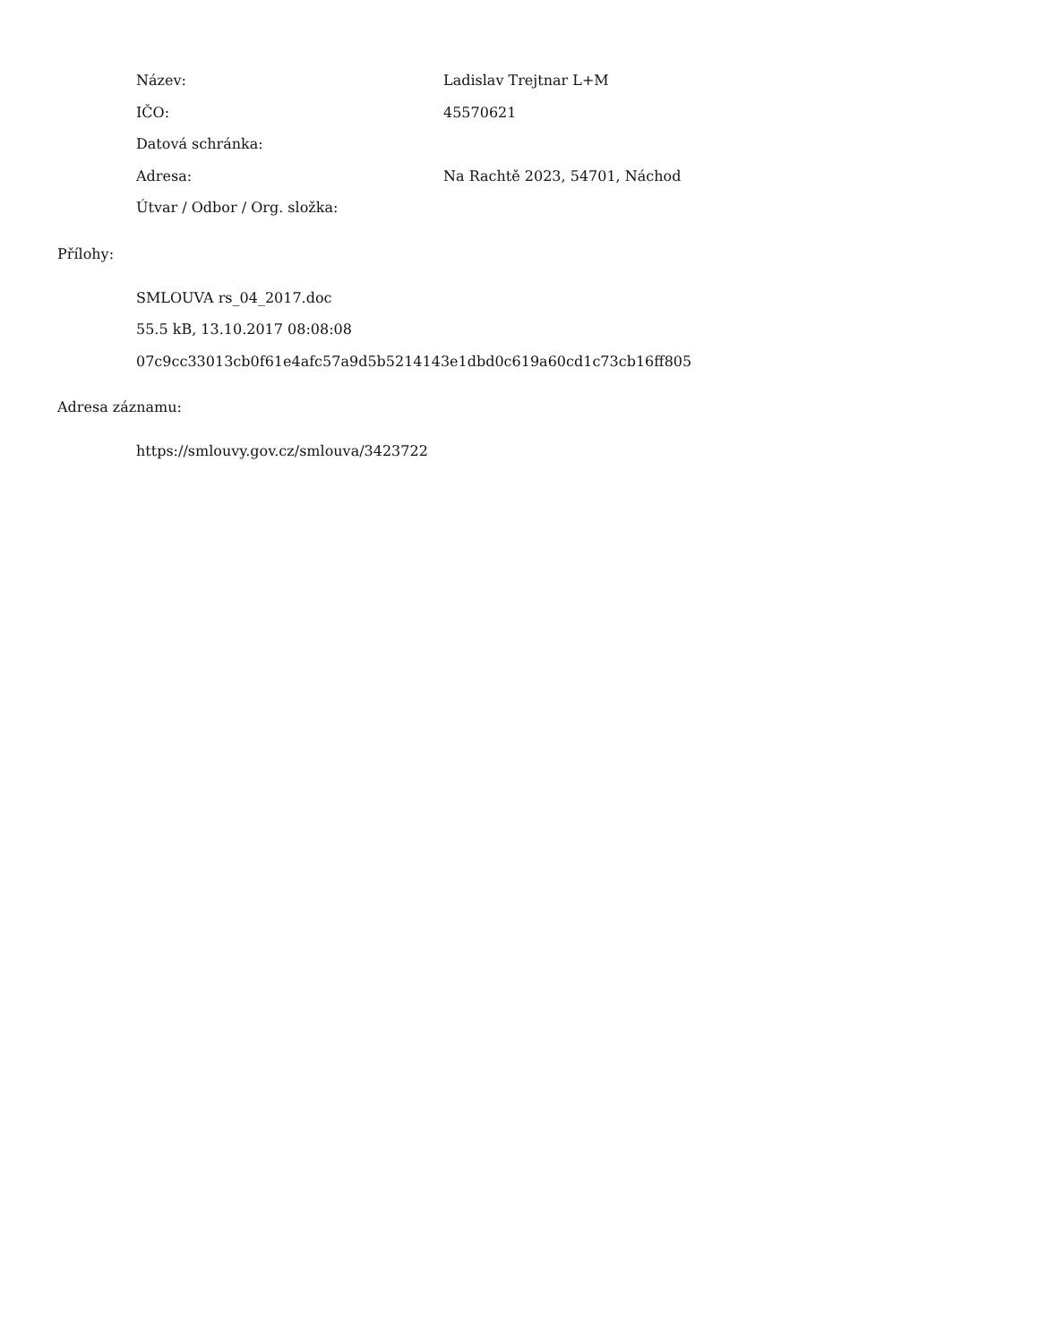Název: Ladislav Trejtnar L+M
IČO: 45570621
Datová schránka:
Adresa: Na Rachtě 2023, 54701, Náchod
Útvar / Odbor / Org. složka:
Přílohy:
SMLOUVA rs_04_2017.doc
55.5 kB, 13.10.2017 08:08:08
07c9cc33013cb0f61e4afc57a9d5b5214143e1dbd0c619a60cd1c73cb16ff805
Adresa záznamu:
https://smlouvy.gov.cz/smlouva/3423722